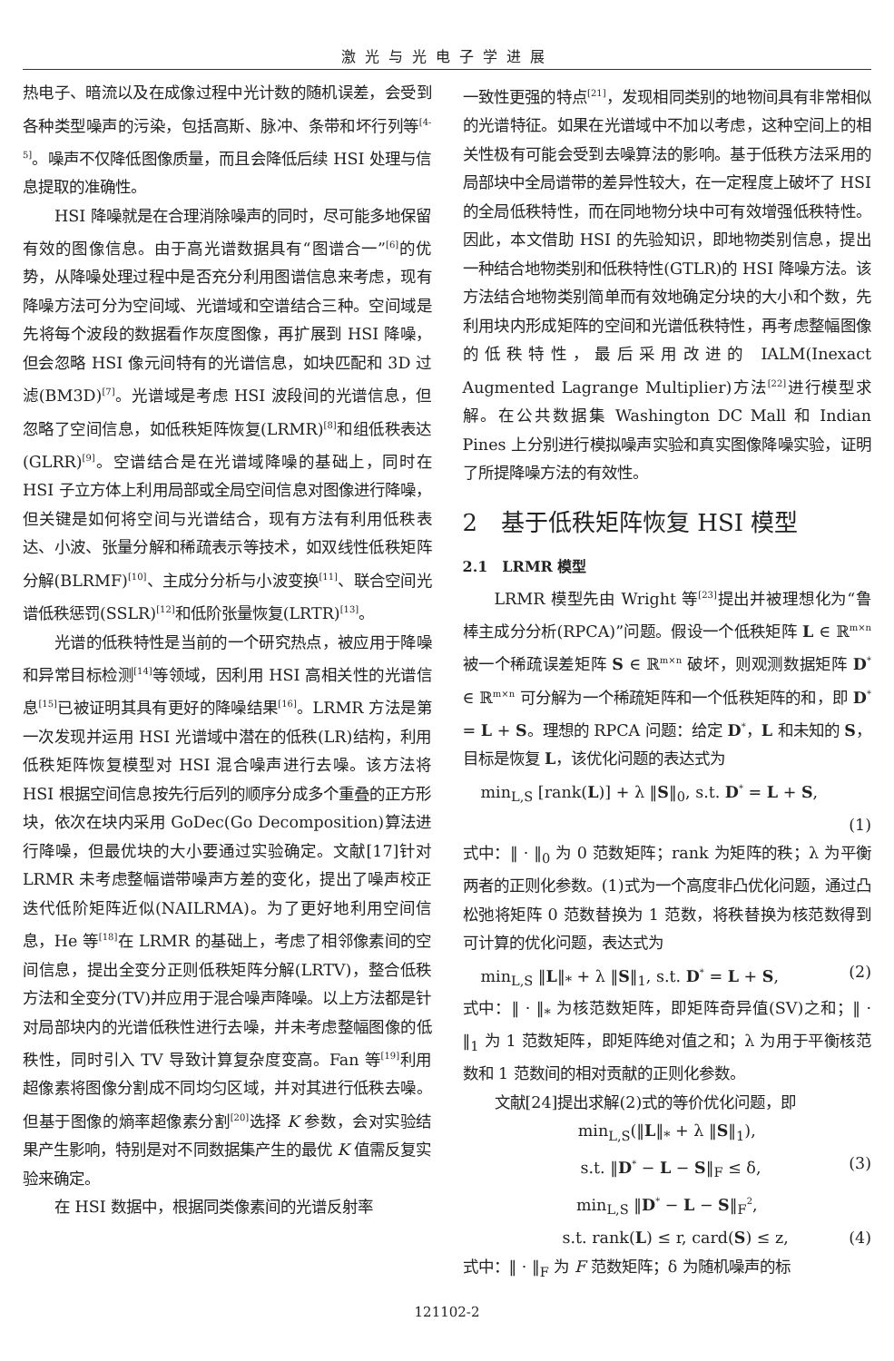激光与光电子学进展
热电子、暗流以及在成像过程中光计数的随机误差，会受到各种类型噪声的污染，包括高斯、脉冲、条带和坏行列等<sup>[4-5]</sup>。噪声不仅降低图像质量，而且会降低后续 HSI 处理与信息提取的准确性。
HSI 降噪就是在合理消除噪声的同时，尽可能多地保留有效的图像信息。由于高光谱数据具有“图谱合一”<sup>[6]</sup>的优势，从降噪处理过程中是否充分利用图谱信息来考虑，现有降噪方法可分为空间域、光谱域和空谱结合三种。空间域是先将每个波段的数据看作灰度图像，再扩展到 HSI 降噪，但会忽略 HSI 像元间特有的光谱信息，如块匹配和 3D 过滤(BM3D)<sup>[7]</sup>。光谱域是考虑 HSI 波段间的光谱信息，但忽略了空间信息，如低秩矩阵恢复(LRMR)<sup>[8]</sup>和组低秩表达(GLRR)<sup>[9]</sup>。空谱结合是在光谱域降噪的基础上，同时在 HSI 子立方体上利用局部或全局空间信息对图像进行降噪，但关键是如何将空间与光谱结合，现有方法有利用低秩表达、小波、张量分解和稀疏表示等技术，如双线性低秩矩阵分解(BLRMF)<sup>[10]</sup>、主成分分析与小波变换<sup>[11]</sup>、联合空间光谱低秩惩罚(SSLR)<sup>[12]</sup>和低阶张量恢复(LRTR)<sup>[13]</sup>。
光谱的低秩特性是当前的一个研究热点，被应用于降噪和异常目标检测<sup>[14]</sup>等领域，因利用 HSI 高相关性的光谱信息<sup>[15]</sup>已被证明其具有更好的降噪结果<sup>[16]</sup>。LRMR 方法是第一次发现并运用 HSI 光谱域中潜在的低秩(LR)结构，利用低秩矩阵恢复模型对 HSI 混合噪声进行去噪。该方法将 HSI 根据空间信息按先行后列的顺序分成多个重叠的正方形块，依次在块内采用 GoDec(Go Decomposition)算法进行降噪，但最优块的大小要通过实验确定。文献[17]针对 LRMR 未考虑整幅谱带噪声方差的变化，提出了噪声校正迭代低阶矩阵近似(NAILRMA)。为了更好地利用空间信息，He 等<sup>[18]</sup>在 LRMR 的基础上，考虑了相邻像素间的空间信息，提出全变分正则低秩矩阵分解(LRTV)，整合低秩方法和全变分(TV)并应用于混合噪声降噪。以上方法都是针对局部块内的光谱低秩性进行去噪，并未考虑整幅图像的低秩性，同时引入 TV 导致计算复杂度变高。Fan 等<sup>[19]</sup>利用超像素将图像分割成不同均匀区域，并对其进行低秩去噪。但基于图像的熵率超像素分割<sup>[20]</sup>选择 K 参数，会对实验结果产生影响，特别是对不同数据集产生的最优 K 值需反复实验来确定。
在 HSI 数据中，根据同类像素间的光谱反射率
一致性更强的特点<sup>[21]</sup>，发现相同类别的地物间具有非常相似的光谱特征。如果在光谱域中不加以考虑，这种空间上的相关性极有可能会受到去噪算法的影响。基于低秩方法采用的局部块中全局谱带的差异性较大，在一定程度上破坏了 HSI 的全局低秩特性，而在同地物分块中可有效增强低秩特性。因此，本文借助 HSI 的先验知识，即地物类别信息，提出一种结合地物类别和低秩特性(GTLR)的 HSI 降噪方法。该方法结合地物类别简单而有效地确定分块的大小和个数，先利用块内形成矩阵的空间和光谱低秩特性，再考虑整幅图像的低秩特性，最后采用改进的 IALM(Inexact Augmented Lagrange Multiplier)方法<sup>[22]</sup>进行模型求解。在公共数据集 Washington DC Mall 和 Indian Pines 上分别进行模拟噪声实验和真实图像降噪实验，证明了所提降噪方法的有效性。
2　基于低秩矩阵恢复 HSI 模型
2.1　LRMR 模型
LRMR 模型先由 Wright 等<sup>[23]</sup>提出并被理想化为“鲁棒主成分分析(RPCA)”问题。假设一个低秩矩阵 L ∈ ℝ<sup>m×n</sup> 被一个稀疏误差矩阵 S ∈ ℝ<sup>m×n</sup> 破坏，则观测数据矩阵 D<sup>*</sup> ∈ ℝ<sup>m×n</sup> 可分解为一个稀疏矩阵和一个低秩矩阵的和，即 D<sup>*</sup> = L + S。理想的 RPCA 问题：给定 D<sup>*</sup>，L 和未知的 S，目标是恢复 L，该优化问题的表达式为
min<sub>L,S</sub> [rank(L)] + λ ‖S‖<sub>0</sub>, s.t. D<sup>*</sup> = L + S,
(1)
式中：‖ · ‖<sub>0</sub> 为 0 范数矩阵；rank 为矩阵的秩；λ 为平衡两者的正则化参数。(1)式为一个高度非凸优化问题，通过凸松弛将矩阵 0 范数替换为 1 范数，将秩替换为核范数得到可计算的优化问题，表达式为
min<sub>L,S</sub> ‖L‖<sub>*</sub> + λ ‖S‖<sub>1</sub>, s.t. D<sup>*</sup> = L + S, (2)
式中：‖ · ‖<sub>*</sub> 为核范数矩阵，即矩阵奇异值(SV)之和；‖ · ‖<sub>1</sub> 为 1 范数矩阵，即矩阵绝对值之和；λ 为用于平衡核范数和 1 范数间的相对贡献的正则化参数。
文献[24]提出求解(2)式的等价优化问题，即
min<sub>L,S</sub>(‖L‖<sub>*</sub> + λ ‖S‖<sub>1</sub>),
s.t. ‖D<sup>*</sup> − L − S‖<sub>F</sub> ≤ δ, (3)
min<sub>L,S</sub> ‖D<sup>*</sup> − L − S‖<sub>F</sub><sup>2</sup>,
s.t. rank(L) ≤ r, card(S) ≤ z, (4)
式中：‖ · ‖<sub>F</sub> 为 F 范数矩阵；δ 为随机噪声的标
121102-2